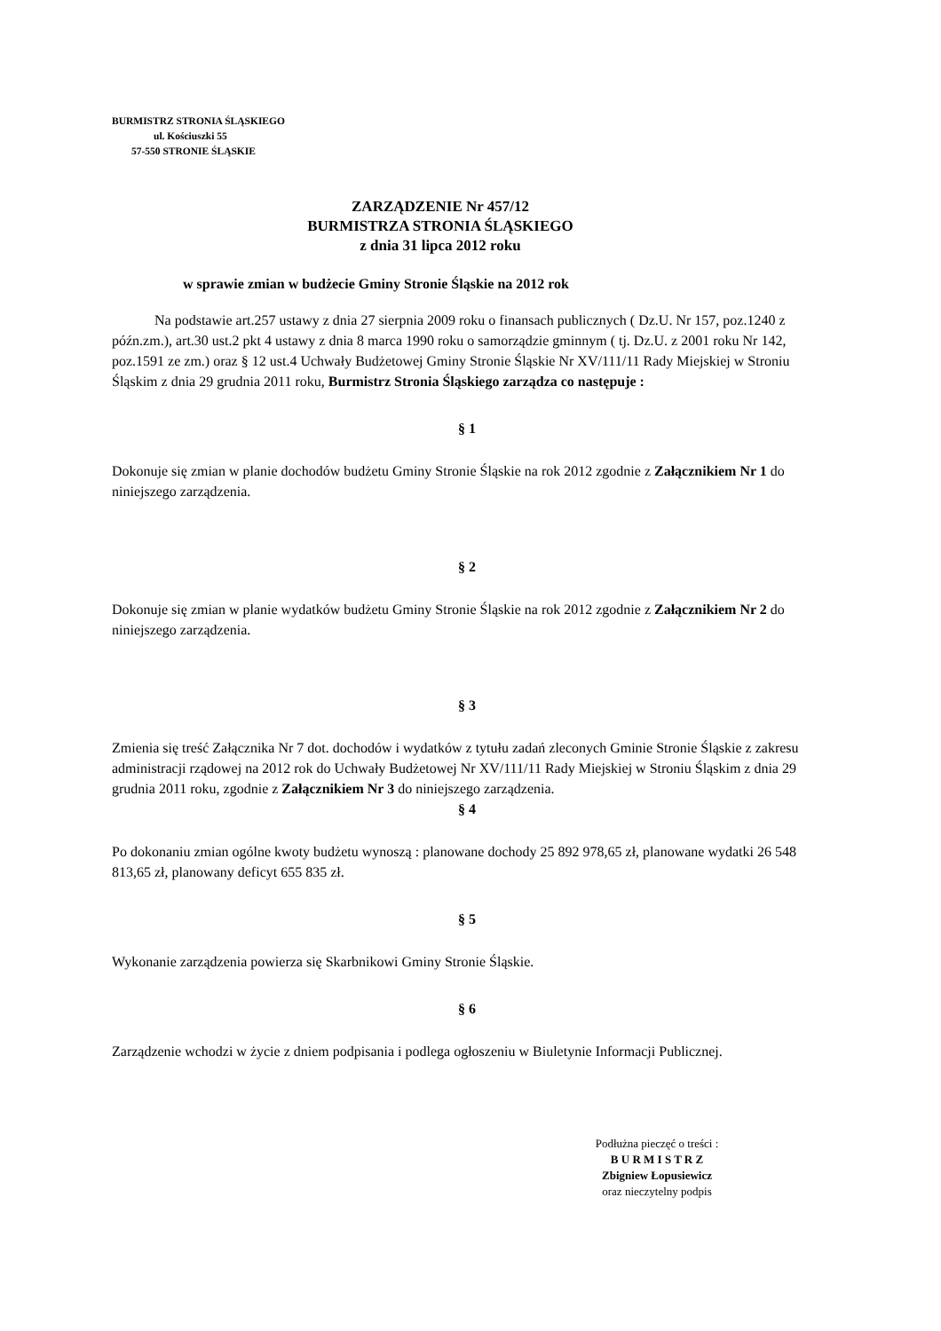BURMISTRZ STRONIA ŚLĄSKIEGO
ul. Kościuszki 55
57-550 STRONIE ŚLĄSKIE
ZARZĄDZENIE Nr 457/12
BURMISTRZA STRONIA ŚLĄSKIEGO
z dnia 31 lipca 2012 roku
w sprawie zmian w budżecie Gminy Stronie Śląskie na 2012 rok
Na podstawie art.257 ustawy z dnia 27 sierpnia 2009 roku o finansach publicznych ( Dz.U. Nr 157, poz.1240 z późn.zm.), art.30 ust.2 pkt 4 ustawy z dnia 8 marca 1990 roku o samorządzie gminnym ( tj. Dz.U. z 2001 roku Nr 142, poz.1591 ze zm.) oraz § 12 ust.4 Uchwały Budżetowej Gminy Stronie Śląskie Nr XV/111/11 Rady Miejskiej w Stroniu Śląskim z dnia 29 grudnia 2011 roku, Burmistrz Stronia Śląskiego zarządza co następuje :
§ 1
Dokonuje się zmian w planie dochodów budżetu Gminy Stronie Śląskie na rok 2012 zgodnie z Załącznikiem Nr 1 do niniejszego zarządzenia.
§ 2
Dokonuje się zmian w planie wydatków budżetu Gminy Stronie Śląskie na rok 2012 zgodnie z Załącznikiem Nr 2 do niniejszego zarządzenia.
§ 3
Zmienia się treść Załącznika Nr 7 dot. dochodów i wydatków z tytułu zadań zleconych Gminie Stronie Śląskie z zakresu administracji rządowej na 2012 rok do Uchwały Budżetowej Nr XV/111/11 Rady Miejskiej w Stroniu Śląskim z dnia 29 grudnia 2011 roku, zgodnie z Załącznikiem Nr 3 do niniejszego zarządzenia.
§ 4
Po dokonaniu zmian ogólne kwoty budżetu wynoszą : planowane dochody 25 892 978,65 zł, planowane wydatki 26 548 813,65 zł, planowany deficyt 655 835 zł.
§ 5
Wykonanie zarządzenia powierza się Skarbnikowi Gminy Stronie Śląskie.
§ 6
Zarządzenie wchodzi w życie z dniem podpisania i podlega ogłoszeniu w Biuletynie Informacji Publicznej.
Podłużna pieczęć o treści :
B U R M I S T R Z
Zbigniew Łopusiewicz
oraz nieczytelny podpis